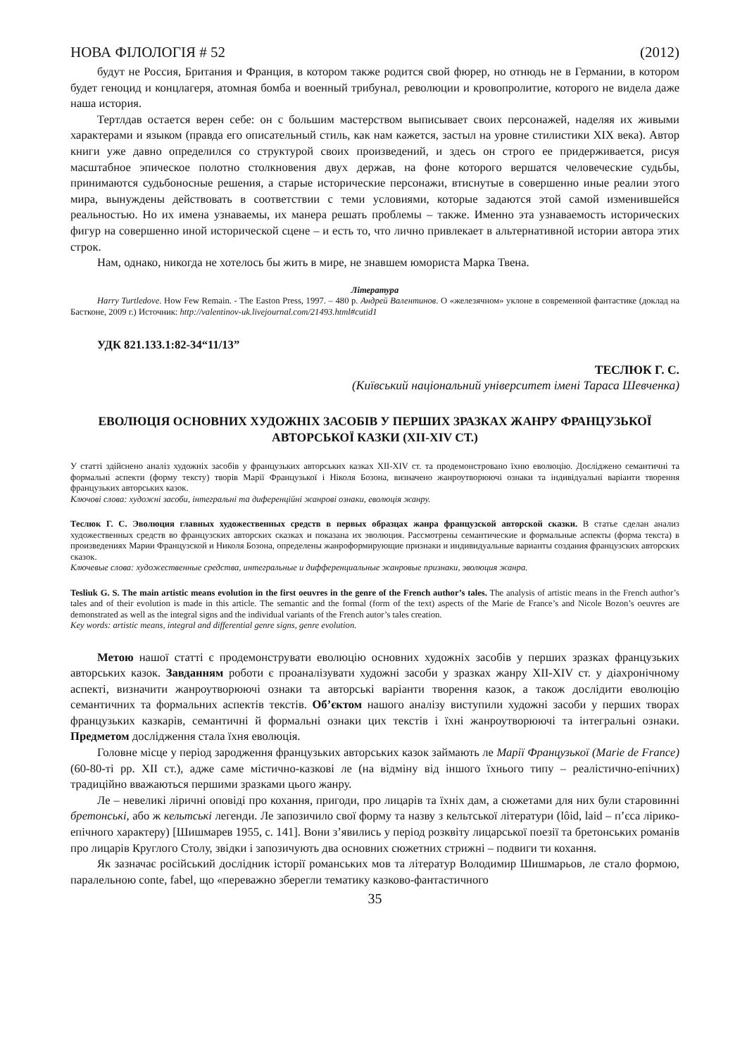НОВА ФІЛОЛОГІЯ # 52 (2012)
будут не Россия, Британия и Франция, в котором также родится свой фюрер, но отнюдь не в Германии, в котором будет геноцид и концлагеря, атомная бомба и военный трибунал, революции и кровопролитие, которого не видела даже наша история.
Тертлдав остается верен себе: он с большим мастерством выписывает своих персонажей, наделяя их живыми характерами и языком (правда его описательный стиль, как нам кажется, застыл на уровне стилистики XIX века). Автор книги уже давно определился со структурой своих произведений, и здесь он строго ее придерживается, рисуя масштабное эпическое полотно столкновения двух держав, на фоне которого вершатся человеческие судьбы, принимаются судьбоносные решения, а старые исторические персонажи, втиснутые в совершенно иные реалии этого мира, вынуждены действовать в соответствии с теми условиями, которые задаются этой самой изменившейся реальностью. Но их имена узнаваемы, их манера решать проблемы – также. Именно эта узнаваемость исторических фигур на совершенно иной исторической сцене – и есть то, что лично привлекает в альтернативной истории автора этих строк.
Нам, однако, никогда не хотелось бы жить в мире, не знавшем юмориста Марка Твена.
Література
Harry Turtledove. How Few Remain. - The Easton Press, 1997. – 480 p. Андрей Валентинов. О «железячном» уклоне в современной фантастике (доклад на Бастконе, 2009 г.) Источник: http://valentinov-uk.livejournal.com/21493.html#cutid1
УДК 821.133.1:82-34“11/13”
ТЕСЛЮК Г. С.
(Київський національний університет імені Тараса Шевченка)
ЕВОЛЮЦІЯ ОСНОВНИХ ХУДОЖНІХ ЗАСОБІВ У ПЕРШИХ ЗРАЗКАХ ЖАНРУ ФРАНЦУЗЬКОЇ АВТОРСЬКОЇ КАЗКИ (XII-XIV СТ.)
У статті здійснено аналіз художніх засобів у французьких авторських казках XII-XIV ст. та продемонстровано їхню еволюцію. Досліджено семантичні та формальні аспекти (форму тексту) творів Марії Французької і Ніколя Бозона, визначено жанроутворюючі ознаки та індивідуальні варіанти творення французьких авторських казок.
Ключові слова: художні засоби, інтегральні та диференційні жанрові ознаки, еволюція жанру.
Теслюк Г. С. Эволюция главных художественных средств в первых образцах жанра французской авторской сказки. В статье сделан анализ художественных средств во французских авторских сказках и показана их эволюция. Рассмотрены семантические и формальные аспекты (форма текста) в произведениях Марии Французской и Николя Бозона, определены жанроформирующие признаки и индивидуальные варианты создания французских авторских сказок.
Ключевые слова: художественные средства, интегральные и дифференциальные жанровые признаки, эволюция жанра.
Tesliuk G. S. The main artistic means evolution in the first oeuvres in the genre of the French author’s tales. The analysis of artistic means in the French author’s tales and of their evolution is made in this article. The semantic and the formal (form of the text) aspects of the Marie de France’s and Nicole Bozon’s oeuvres are demonstrated as well as the integral signs and the individual variants of the French autor’s tales creation.
Key words: artistic means, integral and differential genre signs, genre evolution.
Метою нашої статті є продемонструвати еволюцію основних художніх засобів у перших зразках французьких авторських казок. Завданням роботи є проаналізувати художні засоби у зразках жанру XII-XIV ст. у діахронічному аспекті, визначити жанроутворюючі ознаки та авторські варіанти творення казок, а також дослідити еволюцію семантичних та формальних аспектів текстів. Об’єктом нашого аналізу виступили художні засоби у перших творах французьких казкарів, семантичні й формальні ознаки цих текстів і їхні жанроутворюючі та інтегральні ознаки. Предметом дослідження стала їхня еволюція.
Головне місце у період зародження французьких авторських казок займають ле Марії Французької (Marie de France) (60-80-ті рр. XII ст.), адже саме містично-казкові ле (на відміну від іншого їхнього типу – реалістично-епічних) традиційно вважаються першими зразками цього жанру.
Ле – невеликі ліричні оповіді про кохання, пригоди, про лицарів та їхніх дам, а сюжетами для них були старовинні бретонські, або ж кельтські легенди. Ле запозичило свої форму та назву з кельтської літератури (lôid, laid – п’єса лірико-епічного характеру) [Шишмарев 1955, с. 141]. Вони з’явились у період розквіту лицарської поезії та бретонських романів про лицарів Круглого Столу, звідки і запозичують два основних сюжетних стрижні – подвиги ти кохання.
Як зазначає російський дослідник історії романських мов та літератур Володимир Шишмарьов, ле стало формою, паралельною conte, fabel, що «переважно зберегли тематику казково-фантастичного
35